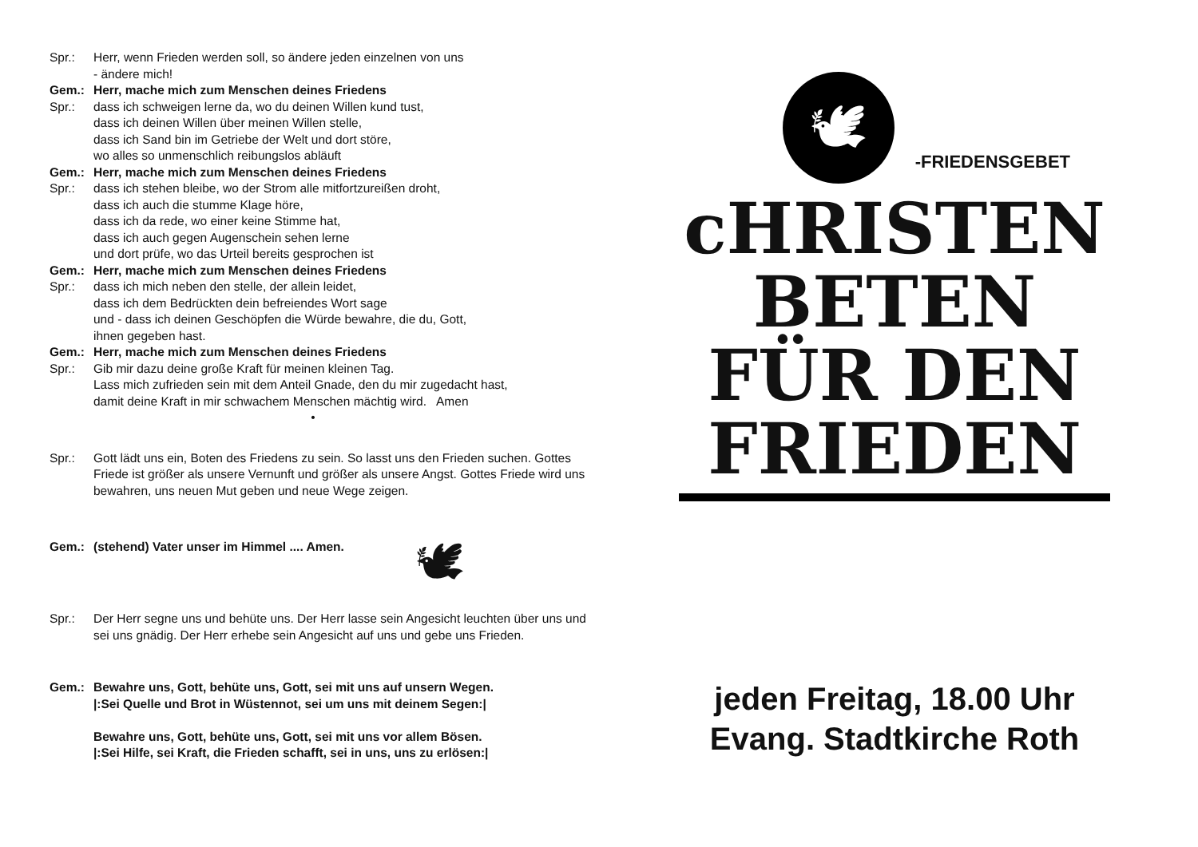Spr.: Herr, wenn Frieden werden soll, so ändere jeden einzelnen von uns
- ändere mich!
Gem.: Herr, mache mich zum Menschen deines Friedens
Spr.: dass ich schweigen lerne da, wo du deinen Willen kund tust,
dass ich deinen Willen über meinen Willen stelle,
dass ich Sand bin im Getriebe der Welt und dort störe,
wo alles so unmenschlich reibungslos abläuft
Gem.: Herr, mache mich zum Menschen deines Friedens
Spr.: dass ich stehen bleibe, wo der Strom alle mitfortzureißen droht,
dass ich auch die stumme Klage höre,
dass ich da rede, wo einer keine Stimme hat,
dass ich auch gegen Augenschein sehen lerne
und dort prüfe, wo das Urteil bereits gesprochen ist
Gem.: Herr, mache mich zum Menschen deines Friedens
Spr.: dass ich mich neben den stelle, der allein leidet,
dass ich dem Bedrückten dein befreiendes Wort sage
und - dass ich deinen Geschöpfen die Würde bewahre, die du, Gott,
ihnen gegeben hast.
Gem.: Herr, mache mich zum Menschen deines Friedens
Spr.: Gib mir dazu deine große Kraft für meinen kleinen Tag.
Lass mich zufrieden sein mit dem Anteil Gnade, den du mir zugedacht hast,
damit deine Kraft in mir schwachem Menschen mächtig wird. Amen
•
Spr.: Gott lädt uns ein, Boten des Friedens zu sein. So lasst uns den Frieden suchen. Gottes Friede ist größer als unsere Vernunft und größer als unsere Angst. Gottes Friede wird uns bewahren, uns neuen Mut geben und neue Wege zeigen.
Gem.: (stehend) Vater unser im Himmel .... Amen. 🕊
Spr.: Der Herr segne uns und behüte uns. Der Herr lasse sein Angesicht leuchten über uns und sei uns gnädig. Der Herr erhebe sein Angesicht auf uns und gebe uns Frieden.
Gem.: Bewahre uns, Gott, behüte uns, Gott, sei mit uns auf unsern Wegen.
|:Sei Quelle und Brot in Wüstennot, sei um uns mit deinem Segen:|
Bewahre uns, Gott, behüte uns, Gott, sei mit uns vor allem Bösen.
|:Sei Hilfe, sei Kraft, die Frieden schafft, sei in uns, uns zu erlösen:|
🕊
-FRIEDENSGEBET
cHRISTEN
BETEN
FÜR DEN
FRIEDEN
jeden Freitag, 18.00 Uhr
Evang. Stadtkirche Roth